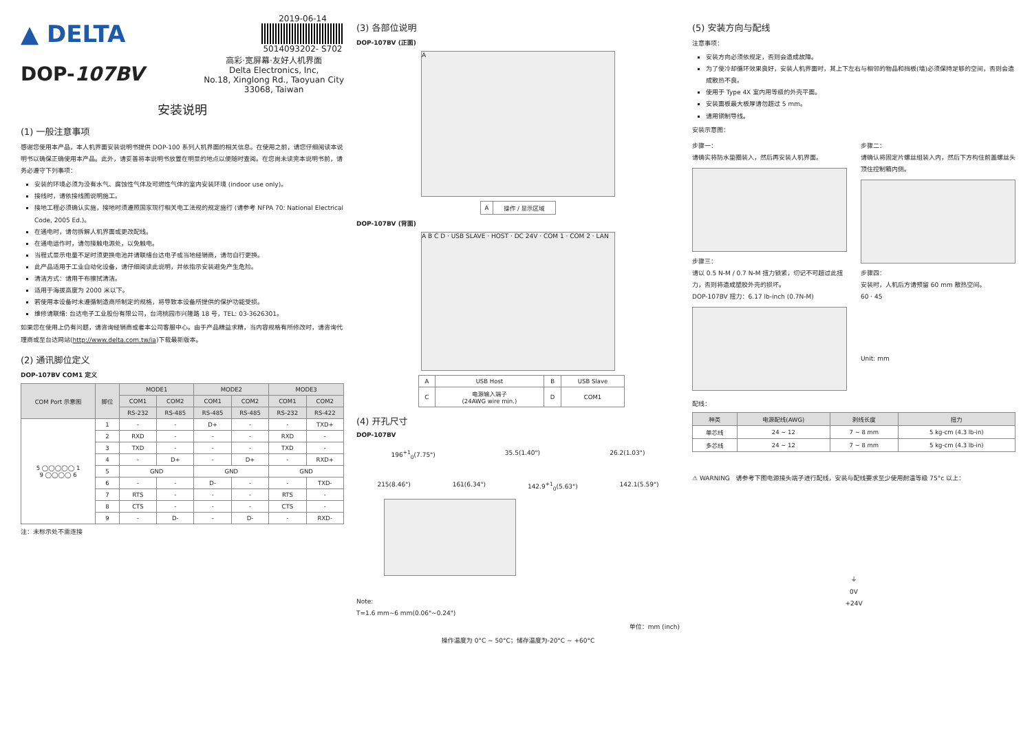▲ DELTA
2019-06-14
5014093202- S702
DOP-107BV
高彩·宽屏幕·友好人机界面
Delta Electronics, Inc,
No.18, Xinglong Rd., Taoyuan City
33068, Taiwan
安装说明
(1) 一般注意事项
感谢您使用本产品，本人机界面安装说明书提供 DOP-100 系列人机界面的相关信息。在使用之前，请您仔细阅读本说明书以确保正确使用本产品。此外，请妥善将本说明书放置在明显的地点以便随时查阅。在您尚未读完本说明书前，请务必遵守下列事项：
安装的环境必须为没有水气、腐蚀性气体及可燃性气体的室内安装环境 (indoor use only)。
接线时，请依接线图说明施工。
接地工程必须确认实施，接地时须遵照国家现行相关电工法规的规定施行 (请参考 NFPA 70: National Electrical Code, 2005 Ed.)。
在通电时，请勿拆解人机界面或更改配线。
在通电运作时，请勿接触电源处，以免触电。
当程式显示电量不足时须更换电池并请联络台达电子或当地经销商，请勿自行更换。
此产品适用于工业自动化设备，请仔细阅读此说明，并依指示安装避免产生危险。
清洁方式：请用干布擦拭清洁。
适用于海拔高度为 2000 米以下。
若使用本设备时未遵循制造商所制定的规格，将导致本设备所提供的保护功能受损。
维修请联络: 台达电子工业股份有限公司，台湾桃园市兴隆路 18 号，TEL: 03-3626301。
如果您在使用上仍有问题，请咨询经销商或者本公司客服中心。由于产品精益求精，当内容规格有所修改时，请咨询代理商或至台达网站(http://www.delta.com.tw/ia)下载最新版本。
(2) 通讯脚位定义
DOP-107BV COM1 定义
| COM Port 示意图 | 脚位 | MODE1 | | MODE2 | | MODE3 | |
| --- | --- | --- | --- | --- | --- | --- | --- |
| | | COM1 | COM2 | COM1 | COM2 | COM1 | COM2 |
| | | RS-232 | RS-485 | RS-485 | RS-485 | RS-232 | RS-422 |
| 5 ◯◯◯◯◯ 1 9 ◯◯◯◯ 6 | 1 | - | - | D+ | - | - | TXD+ |
| | 2 | RXD | - | - | - | RXD | - |
| | 3 | TXD | - | - | - | TXD | - |
| | 4 | - | D+ | - | D+ | - | RXD+ |
| | 5 | GND | | GND | | GND | |
| | 6 | - | - | D- | - | - | TXD- |
| | 7 | RTS | - | - | - | RTS | - |
| | 8 | CTS | - | - | - | CTS | - |
| | 9 | - | D- | - | D- | - | RXD- |
注：未标示处不需连接
(3) 各部位说明
DOP-107BV (正面)
A
| A | 操作 / 显示区域 |
DOP-107BV (背面)
A B C D · USB SLAVE · HOST · DC 24V · COM 1 · COM 2 · LAN
| A | USB Host | B | USB Slave |
| C | 电源输入端子 (24AWG wire min.) | D | COM1 |
(4) 开孔尺寸
DOP-107BV
196<sup>+1</sup><sub>0</sub>(7.75") 35.5(1.40") 26.2(1.03")
215(8.46") 161(6.34") 142.9<sup>+1</sup><sub>0</sub>(5.63") 142.1(5.59")
Note:
T=1.6 mm~6 mm(0.06"~0.24")
单位：mm (inch)
操作温度为 0°C ~ 50°C；储存温度为-20°C ~ +60°C
(5) 安装方向与配线
注意事项：
安装方向必须依规定，否则会造成故障。
为了使冷却循环效果良好，安装人机界面时，其上下左右与相邻的物品和挡板(墙)必须保持足够的空间，否则会造成散热不良。
使用于 Type 4X 室内用等级的外壳平面。
安装面板最大板厚请勿超过 5 mm。
请用铜制导线。
安装示意图：
步骤一：
请确实将防水垫圈装入，然后再安装人机界面。
步骤三：
请以 0.5 N-M / 0.7 N-M 扭力锁紧，切记不可超过此扭力，否则将造成塑胶外壳的损坏。
DOP-107BV 扭力：6.17 lb-inch (0.7N-M)
步骤二：
请确认将固定片螺丝组装入内，然后下方构住前盖螺丝头顶住控制箱内侧。
步骤四：
安装时，人机后方请预留 60 mm 散热空间。
60 · 45
Unit: mm
配线：
| 种类 | 电源配线(AWG) | 剥线长度 | 扭力 |
| --- | --- | --- | --- |
| 单芯线 | 24 ~ 12 | 7 ~ 8 mm | 5 kg-cm (4.3 lb-in) |
| 多芯线 | 24 ~ 12 | 7 ~ 8 mm | 5 kg-cm (4.3 lb-in) |
⚠ WARNING 请参考下图电源接头端子进行配线，安装与配线要求至少使用耐温等级 75°c 以上：
⏚
0V
+24V